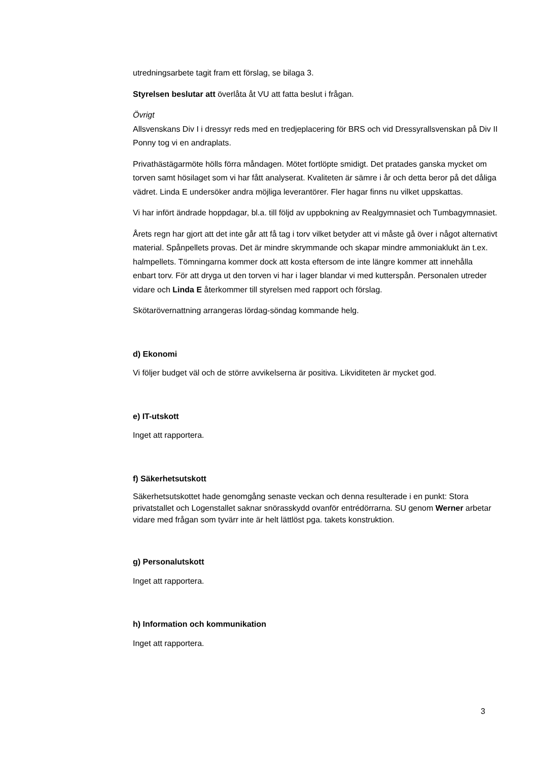utredningsarbete tagit fram ett förslag, se bilaga 3.
Styrelsen beslutar att överlåta åt VU att fatta beslut i frågan.
Övrigt
Allsvenskans Div I i dressyr reds med en tredjeplacering för BRS och vid Dressyrallsvenskan på Div II Ponny tog vi en andraplats.
Privathästägarmöte hölls förra måndagen. Mötet fortlöpte smidigt. Det pratades ganska mycket om torven samt hösilaget som vi har fått analyserat. Kvaliteten är sämre i år och detta beror på det dåliga vädret. Linda E undersöker andra möjliga leverantörer. Fler hagar finns nu vilket uppskattas.
Vi har infört ändrade hoppdagar, bl.a. till följd av uppbokning av Realgymnasiet och Tumbagymnasiet.
Årets regn har gjort att det inte går att få tag i torv vilket betyder att vi måste gå över i något alternativt material. Spånpellets provas. Det är mindre skrymmande och skapar mindre ammoniaklukt än t.ex. halmpellets. Tömningarna kommer dock att kosta eftersom de inte längre kommer att innehålla enbart torv. För att dryga ut den torven vi har i lager blandar vi med kutterspån. Personalen utreder vidare och Linda E återkommer till styrelsen med rapport och förslag.
Skötarövernattning arrangeras lördag-söndag kommande helg.
d) Ekonomi
Vi följer budget väl och de större avvikelserna är positiva. Likviditeten är mycket god.
e) IT-utskott
Inget att rapportera.
f) Säkerhetsutskott
Säkerhetsutskottet hade genomgång senaste veckan och denna resulterade i en punkt: Stora privatstallet och Logenstallet saknar snörasskydd ovanför entrédörrarna. SU genom Werner arbetar vidare med frågan som tyvärr inte är helt lättlöst pga. takets konstruktion.
g) Personalutskott
Inget att rapportera.
h) Information och kommunikation
Inget att rapportera.
3